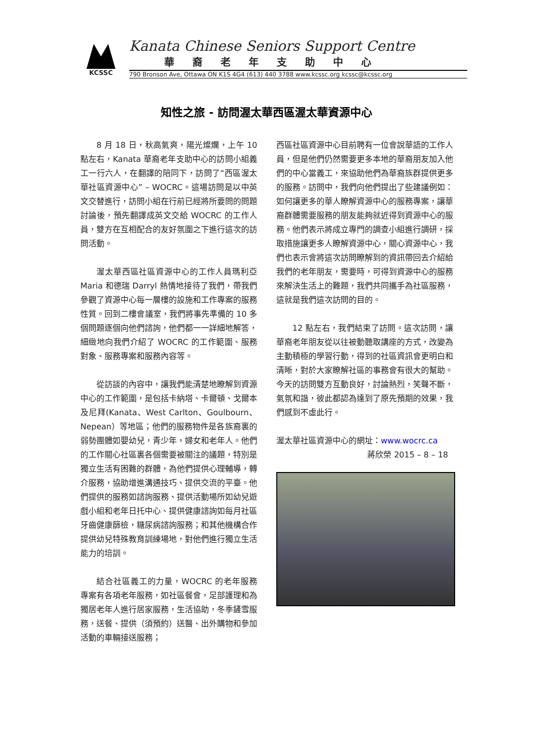KCSSC
Kanata Chinese Seniors Support Centre
華裔老年支助中心
790 Bronson Ave, Ottawa ON K1S 4G4 (613) 440 3788 www.kcssc.org kcssc@kcssc.org
知性之旅 - 訪問渥太華西區渥太華資源中心
8 月 18 日，秋高氣爽，陽光燦爛，上午 10 點左右，Kanata 華裔老年支助中心的訪問小組義工一行六人，在翻譯的陪同下，訪問了“西區渥太華社區資源中心” – WOCRC。這場訪問是以中英文交替進行，訪問小組在行前已經將所要問的問題討論後，預先翻譯成英文交給 WOCRC 的工作人員，雙方在互相配合的友好氛圍之下進行這次的訪問活動。
渥太華西區社區資源中心的工作人員瑪利亞 Maria 和德瑞 Darryl 熱情地接待了我們，帶我們參觀了資源中心每一層樓的設施和工作專案的服務性質。回到二樓會議室，我們將事先準備的 10 多個問題逐個向他們諮詢，他們都一一詳細地解答，細緻地向我們介紹了 WOCRC 的工作範圍、服務對象、服務專案和服務內容等。
從訪談的內容中，讓我們能清楚地瞭解到資源中心的工作範圍，是包括卡納塔、卡爾頓、戈爾本及尼拜(Kanata、West Carlton、Goulbourn、Nepean）等地區；他們的服務物件是各族裔裏的弱勢團體如嬰幼兒，青少年，婦女和老年人。他們的工作關心社區裏各個需要被關注的議題，特別是獨立生活有困難的群體，為他們提供心理輔導，轉介服務，協助增進溝通技巧、提供交流的平臺。他們提供的服務如諮詢服務、提供活動場所如幼兒遊戲小組和老年日托中心、提供健康諮詢如每月社區牙齒健康篩檢，糖尿病諮詢服務；和其他機構合作提供幼兒特殊教育訓練場地，對他們進行獨立生活能力的培訓。
結合社區義工的力量，WOCRC 的老年服務專案有各項老年服務，如社區餐會，足部護理和為獨居老年人進行居家服務，生活協助，冬季鏟雪服務，送餐、提供（須預約）送醫、出外購物和參加活動的車輛接送服務；
西區社區資源中心目前聘有一位會說華語的工作人員，但是他們仍然需要更多本地的華裔朋友加入他們的中心當義工，來協助他們為華裔族群提供更多的服務。訪問中，我們向他們提出了些建議例如：如何讓更多的華人瞭解資源中心的服務專案，讓華裔群體需要服務的朋友能夠就近得到資源中心的服務。他們表示將成立專門的調查小組進行調研，採取措施讓更多人瞭解資源中心，關心資源中心，我們也表示會將這次訪問瞭解到的資訊帶回去介紹給我們的老年朋友，需要時，可得到資源中心的服務來解決生活上的難題，我們共同攜手為社區服務，這就是我們這次訪問的目的。
12 點左右，我們結束了訪問。這次訪問，讓華裔老年朋友從以往被動聽取講座的方式，改變為主動積極的學習行動，得到的社區資訊會更明白和清晰，對於大家瞭解社區的事務會有很大的幫助。今天的訪問雙方互動良好，討論熱烈，笑聲不斷，氣氛和諧，彼此都認為達到了原先預期的效果，我們感到不虛此行。
渥太華社區資源中心的網址：www.wocrc.ca
蔣欣榮 2015 – 8 – 18